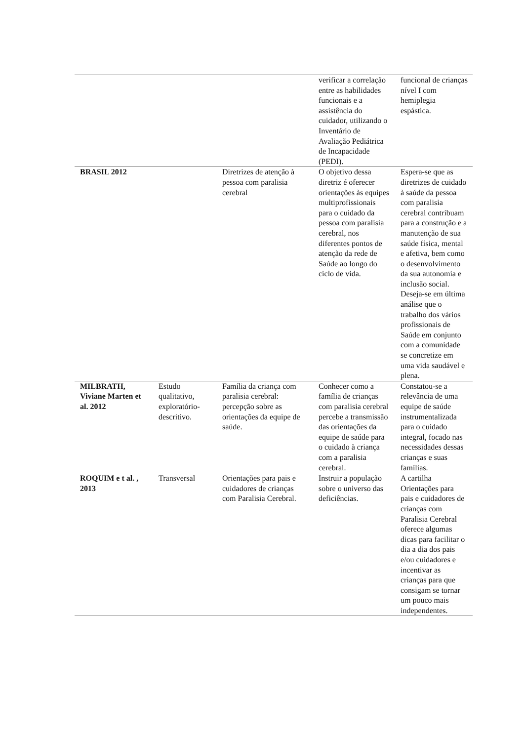| | | | verificar a correlação entre as habilidades funcionais e a assistência do cuidador, utilizando o Inventário de Avaliação Pediátrica de Incapacidade (PEDI). | funcional de crianças nível I com hemiplegia espástica. |
| BRASIL 2012 | | Diretrizes de atenção à pessoa com paralisia cerebral | O objetivo dessa diretriz é oferecer orientações às equipes multiprofissionais para o cuidado da pessoa com paralisia cerebral, nos diferentes pontos de atenção da rede de Saúde ao longo do ciclo de vida. | Espera-se que as diretrizes de cuidado à saúde da pessoa com paralisia cerebral contribuam para a construção e a manutenção de sua saúde física, mental e afetiva, bem como o desenvolvimento da sua autonomia e inclusão social. Deseja-se em última análise que o trabalho dos vários profissionais de Saúde em conjunto com a comunidade se concretize em uma vida saudável e plena. |
| MILBRATH, Viviane Marten et al. 2012 | Estudo qualitativo, exploratório-descritivo. | Família da criança com paralisia cerebral: percepção sobre as orientações da equipe de saúde. | Conhecer como a família de crianças com paralisia cerebral percebe a transmissão das orientações da equipe de saúde para o cuidado à criança com a paralisia cerebral. | Constatou-se a relevância de uma equipe de saúde instrumentalizada para o cuidado integral, focado nas necessidades dessas crianças e suas famílias. |
| ROQUIM e t al. , 2013 | Transversal | Orientações para pais e cuidadores de crianças com Paralisia Cerebral. | Instruir a população sobre o universo das deficiências. | A cartilha Orientações para pais e cuidadores de crianças com Paralisia Cerebral oferece algumas dicas para facilitar o dia a dia dos pais e/ou cuidadores e incentivar as crianças para que consigam se tornar um pouco mais independentes. |